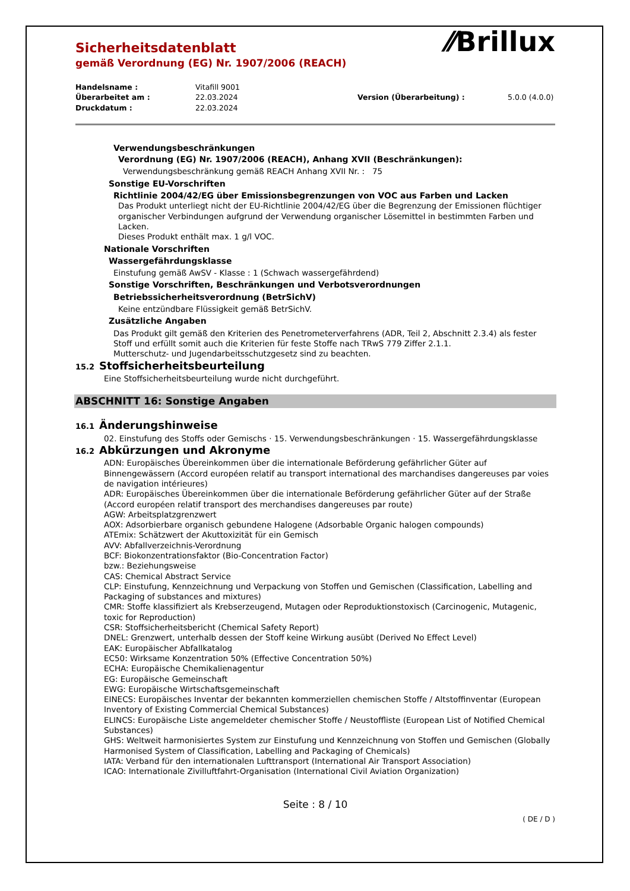Sicherheitsdatenblatt
gemäß Verordnung (EG) Nr. 1907/2006 (REACH)
⁄⁄Brillux
Handelsname : Vitafill 9001 Überarbeitet am : 22.03.2024 Version (Überarbeitung) : 5.0.0 (4.0.0) Druckdatum : 22.03.2024
Verwendungsbeschränkungen
Verordnung (EG) Nr. 1907/2006 (REACH), Anhang XVII (Beschränkungen):
Verwendungsbeschränkung gemäß REACH Anhang XVII Nr. : 75
Sonstige EU-Vorschriften
Richtlinie 2004/42/EG über Emissionsbegrenzungen von VOC aus Farben und Lacken
Das Produkt unterliegt nicht der EU-Richtlinie 2004/42/EG über die Begrenzung der Emissionen flüchtiger organischer Verbindungen aufgrund der Verwendung organischer Lösemittel in bestimmten Farben und Lacken.
Dieses Produkt enthält max. 1 g/l VOC.
Nationale Vorschriften
Wassergefährdungsklasse
Einstufung gemäß AwSV - Klasse : 1 (Schwach wassergefährdend)
Sonstige Vorschriften, Beschränkungen und Verbotsverordnungen
Betriebssicherheitsverordnung (BetrSichV)
Keine entzündbare Flüssigkeit gemäß BetrSichV.
Zusätzliche Angaben
Das Produkt gilt gemäß den Kriterien des Penetrometerverfahrens (ADR, Teil 2, Abschnitt 2.3.4) als fester Stoff und erfüllt somit auch die Kriterien für feste Stoffe nach TRwS 779 Ziffer 2.1.1.
Mutterschutz- und Jugendarbeitsschutzgesetz sind zu beachten.
15.2 Stoffsicherheitsbeurteilung
Eine Stoffsicherheitsbeurteilung wurde nicht durchgeführt.
ABSCHNITT 16: Sonstige Angaben
16.1 Änderungshinweise
02. Einstufung des Stoffs oder Gemischs · 15. Verwendungsbeschränkungen · 15. Wassergefährdungsklasse
16.2 Abkürzungen und Akronyme
ADN: Europäisches Übereinkommen über die internationale Beförderung gefährlicher Güter auf Binnengewässern (Accord européen relatif au transport international des marchandises dangereuses par voies de navigation intérieures)
ADR: Europäisches Übereinkommen über die internationale Beförderung gefährlicher Güter auf der Straße (Accord européen relatif transport des merchandises dangereuses par route)
AGW: Arbeitsplatzgrenzwert
AOX: Adsorbierbare organisch gebundene Halogene (Adsorbable Organic halogen compounds)
ATEmix: Schätzwert der Akuttoxizität für ein Gemisch
AVV: Abfallverzeichnis-Verordnung
BCF: Biokonzentrationsfaktor (Bio-Concentration Factor)
bzw.: Beziehungsweise
CAS: Chemical Abstract Service
CLP: Einstufung, Kennzeichnung und Verpackung von Stoffen und Gemischen (Classification, Labelling and Packaging of substances and mixtures)
CMR: Stoffe klassifiziert als Krebserzeugend, Mutagen oder Reproduktionstoxisch (Carcinogenic, Mutagenic, toxic for Reproduction)
CSR: Stoffsicherheitsbericht (Chemical Safety Report)
DNEL: Grenzwert, unterhalb dessen der Stoff keine Wirkung ausübt (Derived No Effect Level)
EAK: Europäischer Abfallkatalog
EC50: Wirksame Konzentration 50% (Effective Concentration 50%)
ECHA: Europäische Chemikalienagentur
EG: Europäische Gemeinschaft
EWG: Europäische Wirtschaftsgemeinschaft
EINECS: Europäisches Inventar der bekannten kommerziellen chemischen Stoffe / Altstoffinventar (European Inventory of Existing Commercial Chemical Substances)
ELINCS: Europäische Liste angemeldeter chemischer Stoffe / Neustoffliste (European List of Notified Chemical Substances)
GHS: Weltweit harmonisiertes System zur Einstufung und Kennzeichnung von Stoffen und Gemischen (Globally Harmonised System of Classification, Labelling and Packaging of Chemicals)
IATA: Verband für den internationalen Lufttransport (International Air Transport Association)
ICAO: Internationale Zivilluftfahrt-Organisation (International Civil Aviation Organization)
Seite : 8 / 10
( DE / D )